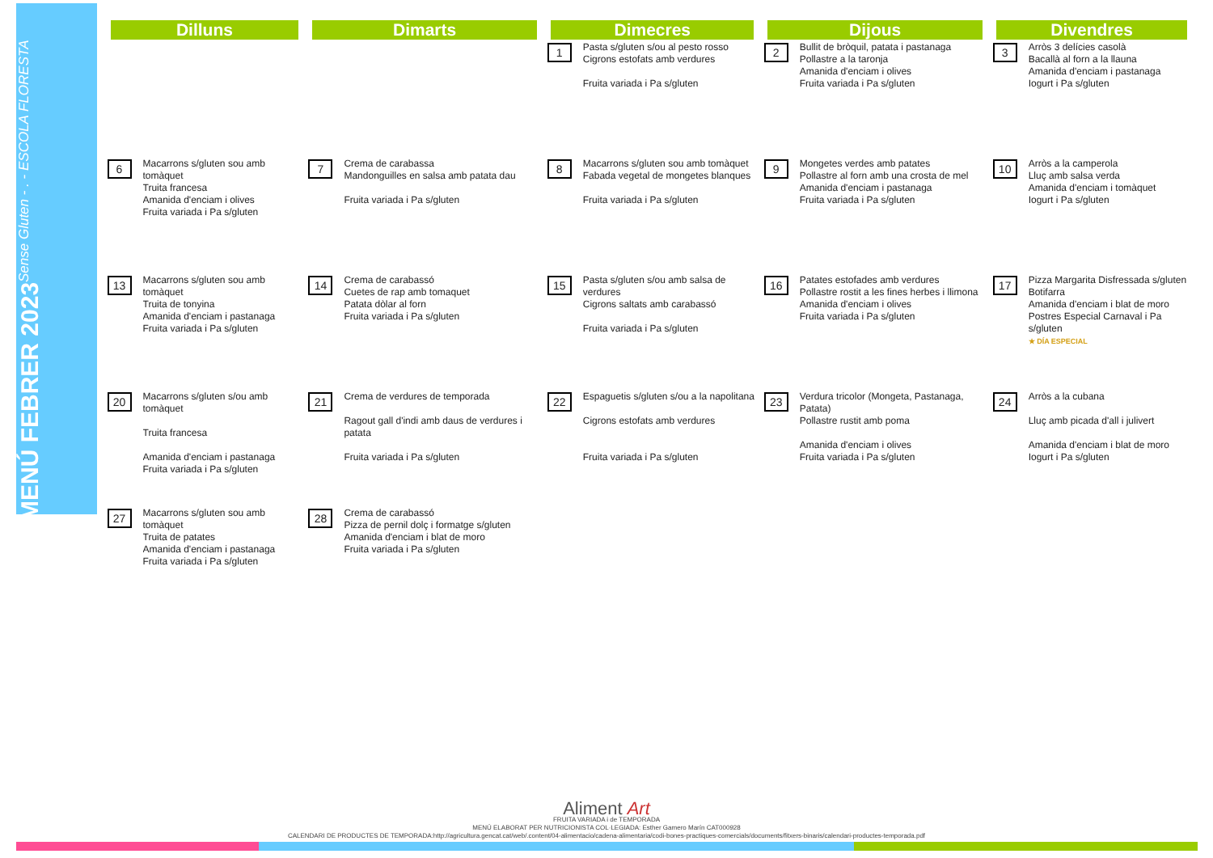MENÚ FEBRER 2023 Sense Gluten - . - ESCOLA FLORESTA
| Dilluns | Dimarts | Dimecres | Dijous | Divendres |
| --- | --- | --- | --- | --- |
| | | 1 Pasta s/gluten s/ou al pesto rosso Cigrons estofats amb verdures Fruita variada i Pa s/gluten | 2 Bullit de bròquil, patata i pastanaga Pollastre a la taronja Amanida d'enciam i olives Fruita variada i Pa s/gluten | 3 Arròs 3 delícies casolà Bacallà al forn a la llauna Amanida d'enciam i pastanaga Iogurt i Pa s/gluten |
| 6 Macarrons s/gluten sou amb tomàquet Truita francesa Amanida d'enciam i olives Fruita variada i Pa s/gluten | 7 Crema de carabassa Mandonguilles en salsa amb patata dau Fruita variada i Pa s/gluten | 8 Macarrons s/gluten sou amb tomàquet Fabada vegetal de mongetes blanques Fruita variada i Pa s/gluten | 9 Mongetes verdes amb patates Pollastre al forn amb una crosta de mel Amanida d'enciam i pastanaga Fruita variada i Pa s/gluten | 10 Arròs a la camperola Lluç amb salsa verda Amanida d'enciam i tomàquet Iogurt i Pa s/gluten |
| 13 Macarrons s/gluten sou amb tomàquet Truita de tonyina Amanida d'enciam i pastanaga Fruita variada i Pa s/gluten | 14 Crema de carabassó Cuetes de rap amb tomaquet Patata dòlar al forn Fruita variada i Pa s/gluten | 15 Pasta s/gluten s/ou amb salsa de verdures Cigrons saltats amb carabassó Fruita variada i Pa s/gluten | 16 Patates estofades amb verdures Pollastre rostit a les fines herbes i llimona Amanida d'enciam i olives Fruita variada i Pa s/gluten | 17 Pizza Margarita Disfressada s/gluten Botifarra Amanida d'enciam i blat de moro Postres Especial Carnaval i Pa s/gluten ★ DÍA ESPECIAL |
| 20 Macarrons s/gluten s/ou amb tomàquet Truita francesa Amanida d'enciam i pastanaga Fruita variada i Pa s/gluten | 21 Crema de verdures de temporada Ragout gall d'indi amb daus de verdures i patata Fruita variada i Pa s/gluten | 22 Espaguetis s/gluten s/ou a la napolitana Cigrons estofats amb verdures Fruita variada i Pa s/gluten | 23 Verdura tricolor (Mongeta, Pastanaga, Patata) Pollastre rustit amb poma Amanida d'enciam i olives Fruita variada i Pa s/gluten | 24 Arròs a la cubana Lluç amb picada d'all i julivert Amanida d'enciam i blat de moro Iogurt i Pa s/gluten |
| 27 Macarrons s/gluten sou amb tomàquet Truita de patates Amanida d'enciam i pastanaga Fruita variada i Pa s/gluten | 28 Crema de carabassó Pizza de pernil dolç i formatge s/gluten Amanida d'enciam i blat de moro Fruita variada i Pa s/gluten | | | |
Aliment Art
FRUITA VARIADA i de TEMPORADA
MENÚ ELABORAT PER NUTRICIONISTA COL·LEGIADA: Esther Gamero Marín CAT000928
CALENDARI DE PRODUCTES DE TEMPORADA:http://agricultura.gencat.cat/web/.content/04-alimentacio/cadena-alimentaria/codi-bones-practiques-comercials/documents/fitxers-binaris/calendari-productes-temporada.pdf